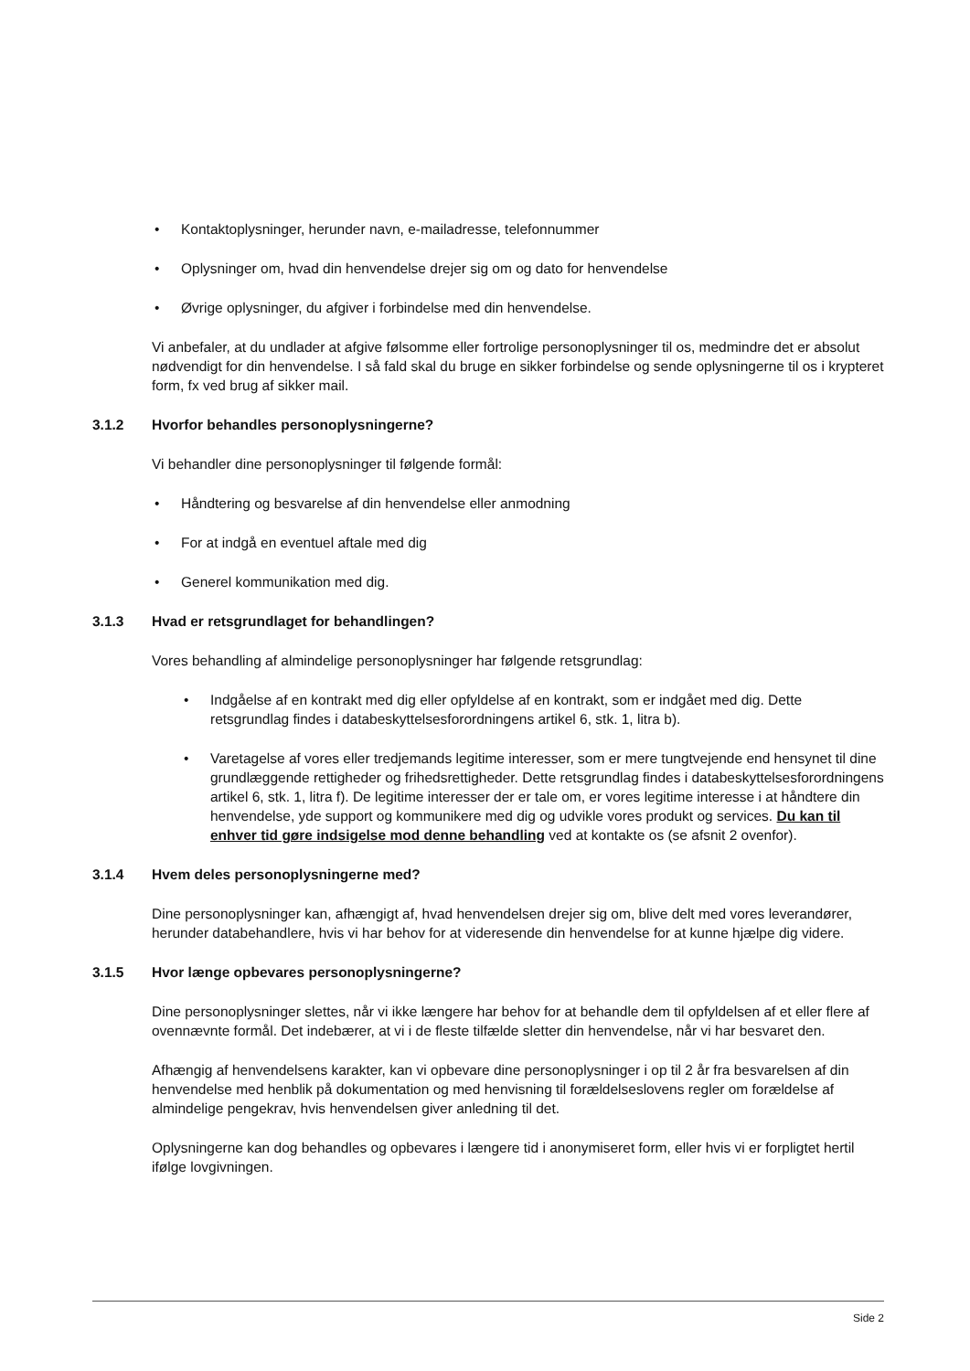• Kontaktoplysninger, herunder navn, e-mailadresse, telefonnummer
• Oplysninger om, hvad din henvendelse drejer sig om og dato for henvendelse
• Øvrige oplysninger, du afgiver i forbindelse med din henvendelse.
Vi anbefaler, at du undlader at afgive følsomme eller fortrolige personoplysninger til os, medmindre det er absolut nødvendigt for din henvendelse. I så fald skal du bruge en sikker forbindelse og sende oplysningerne til os i krypteret form, fx ved brug af sikker mail.
3.1.2 Hvorfor behandles personoplysningerne?
Vi behandler dine personoplysninger til følgende formål:
• Håndtering og besvarelse af din henvendelse eller anmodning
• For at indgå en eventuel aftale med dig
• Generel kommunikation med dig.
3.1.3 Hvad er retsgrundlaget for behandlingen?
Vores behandling af almindelige personoplysninger har følgende retsgrundlag:
• Indgåelse af en kontrakt med dig eller opfyldelse af en kontrakt, som er indgået med dig. Dette retsgrundlag findes i databeskyttelsesforordningens artikel 6, stk. 1, litra b).
• Varetagelse af vores eller tredjemands legitime interesser, som er mere tungtvejende end hensynet til dine grundlæggende rettigheder og frihedsrettigheder. Dette retsgrundlag findes i databeskyttelsesforordningens artikel 6, stk. 1, litra f). De legitime interesser der er tale om, er vores legitime interesse i at håndtere din henvendelse, yde support og kommunikere med dig og udvikle vores produkt og services. Du kan til enhver tid gøre indsigelse mod denne behandling ved at kontakte os (se afsnit 2 ovenfor).
3.1.4 Hvem deles personoplysningerne med?
Dine personoplysninger kan, afhængigt af, hvad henvendelsen drejer sig om, blive delt med vores leverandører, herunder databehandlere, hvis vi har behov for at videresende din henvendelse for at kunne hjælpe dig videre.
3.1.5 Hvor længe opbevares personoplysningerne?
Dine personoplysninger slettes, når vi ikke længere har behov for at behandle dem til opfyldelsen af et eller flere af ovennævnte formål. Det indebærer, at vi i de fleste tilfælde sletter din henvendelse, når vi har besvaret den.
Afhængig af henvendelsens karakter, kan vi opbevare dine personoplysninger i op til 2 år fra besvarelsen af din henvendelse med henblik på dokumentation og med henvisning til forældelseslovens regler om forældelse af almindelige pengekrav, hvis henvendelsen giver anledning til det.
Oplysningerne kan dog behandles og opbevares i længere tid i anonymiseret form, eller hvis vi er forpligtet hertil ifølge lovgivningen.
Side 2